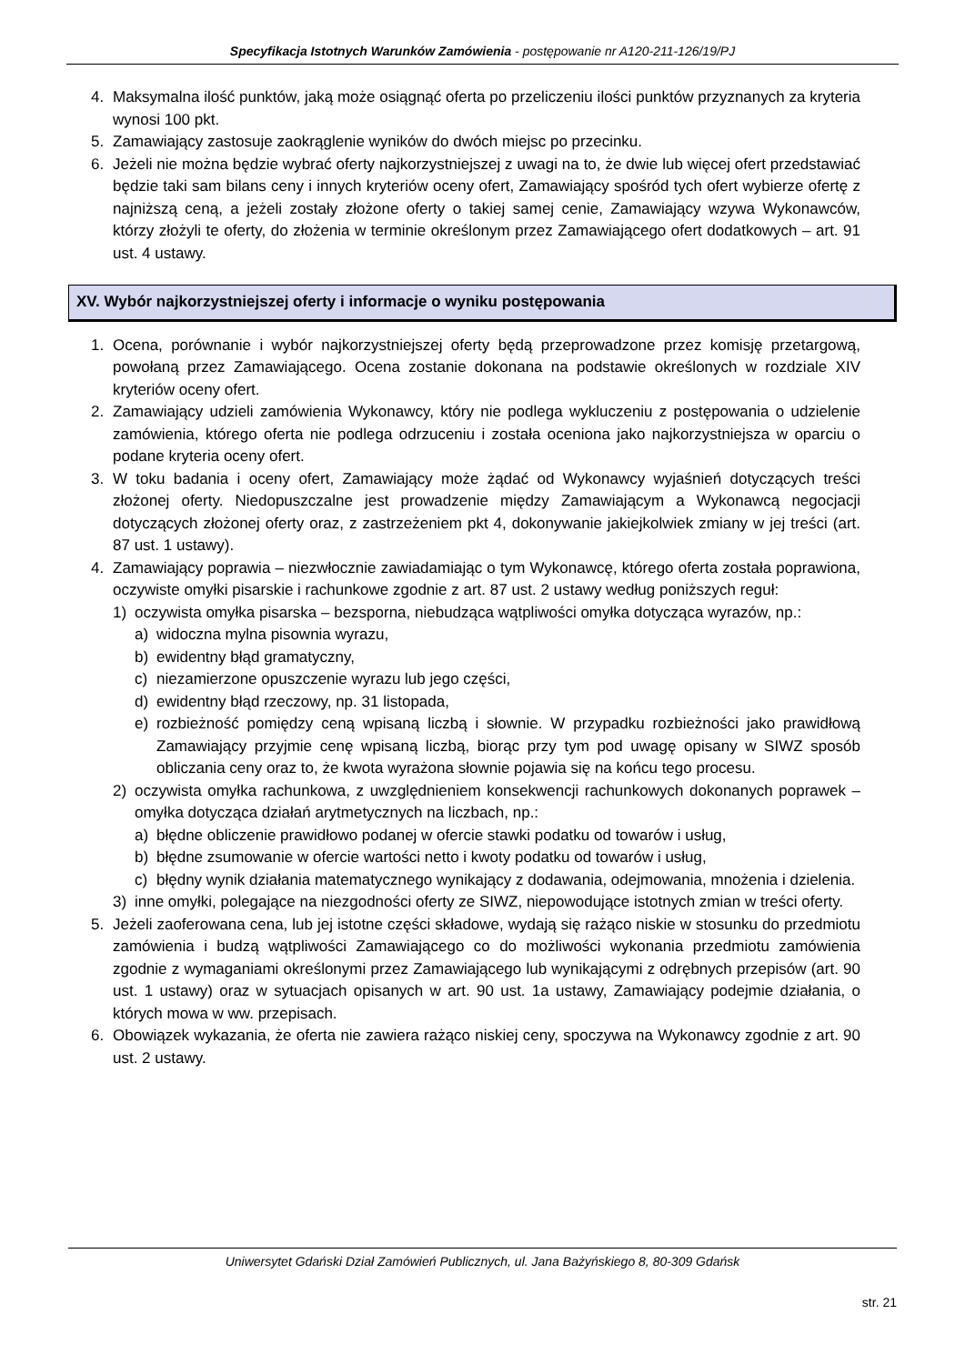Specyfikacja Istotnych Warunków Zamówienia - postępowanie nr A120-211-126/19/PJ
4. Maksymalna ilość punktów, jaką może osiągnąć oferta po przeliczeniu ilości punktów przyznanych za kryteria wynosi 100 pkt.
5. Zamawiający zastosuje zaokrąglenie wyników do dwóch miejsc po przecinku.
6. Jeżeli nie można będzie wybrać oferty najkorzystniejszej z uwagi na to, że dwie lub więcej ofert przedstawiać będzie taki sam bilans ceny i innych kryteriów oceny ofert, Zamawiający spośród tych ofert wybierze ofertę z najniższą ceną, a jeżeli zostały złożone oferty o takiej samej cenie, Zamawiający wzywa Wykonawców, którzy złożyli te oferty, do złożenia w terminie określonym przez Zamawiającego ofert dodatkowych – art. 91 ust. 4 ustawy.
XV. Wybór najkorzystniejszej oferty i informacje o wyniku postępowania
1. Ocena, porównanie i wybór najkorzystniejszej oferty będą przeprowadzone przez komisję przetargową, powołaną przez Zamawiającego. Ocena zostanie dokonana na podstawie określonych w rozdziale XIV kryteriów oceny ofert.
2. Zamawiający udzieli zamówienia Wykonawcy, który nie podlega wykluczeniu z postępowania o udzielenie zamówienia, którego oferta nie podlega odrzuceniu i została oceniona jako najkorzystniejsza w oparciu o podane kryteria oceny ofert.
3. W toku badania i oceny ofert, Zamawiający może żądać od Wykonawcy wyjaśnień dotyczących treści złożonej oferty. Niedopuszczalne jest prowadzenie między Zamawiającym a Wykonawcą negocjacji dotyczących złożonej oferty oraz, z zastrzeżeniem pkt 4, dokonywanie jakiejkolwiek zmiany w jej treści (art. 87 ust. 1 ustawy).
4. Zamawiający poprawia – niezwłocznie zawiadamiając o tym Wykonawcę, którego oferta została poprawiona, oczywiste omyłki pisarskie i rachunkowe zgodnie z art. 87 ust. 2 ustawy według poniższych reguł:
1) oczywista omyłka pisarska – bezsporna, niebudząca wątpliwości omyłka dotycząca wyrazów, np.:
a) widoczna mylna pisownia wyrazu,
b) ewidentny błąd gramatyczny,
c) niezamierzone opuszczenie wyrazu lub jego części,
d) ewidentny błąd rzeczowy, np. 31 listopada,
e) rozbieżność pomiędzy ceną wpisaną liczbą i słownie. W przypadku rozbieżności jako prawidłową Zamawiający przyjmie cenę wpisaną liczbą, biorąc przy tym pod uwagę opisany w SIWZ sposób obliczania ceny oraz to, że kwota wyrażona słownie pojawia się na końcu tego procesu.
2) oczywista omyłka rachunkowa, z uwzględnieniem konsekwencji rachunkowych dokonanych poprawek – omyłka dotycząca działań arytmetycznych na liczbach, np.:
a) błędne obliczenie prawidłowo podanej w ofercie stawki podatku od towarów i usług,
b) błędne zsumowanie w ofercie wartości netto i kwoty podatku od towarów i usług,
c) błędny wynik działania matematycznego wynikający z dodawania, odejmowania, mnożenia i dzielenia.
3) inne omyłki, polegające na niezgodności oferty ze SIWZ, niepowodujące istotnych zmian w treści oferty.
5. Jeżeli zaoferowana cena, lub jej istotne części składowe, wydają się rażąco niskie w stosunku do przedmiotu zamówienia i budzą wątpliwości Zamawiającego co do możliwości wykonania przedmiotu zamówienia zgodnie z wymaganiami określonymi przez Zamawiającego lub wynikającymi z odrębnych przepisów (art. 90 ust. 1 ustawy) oraz w sytuacjach opisanych w art. 90 ust. 1a ustawy, Zamawiający podejmie działania, o których mowa w ww. przepisach.
6. Obowiązek wykazania, że oferta nie zawiera rażąco niskiej ceny, spoczywa na Wykonawcy zgodnie z art. 90 ust. 2 ustawy.
Uniwersytet Gdański Dział Zamówień Publicznych, ul. Jana Bażyńskiego 8, 80-309 Gdańsk
str. 21